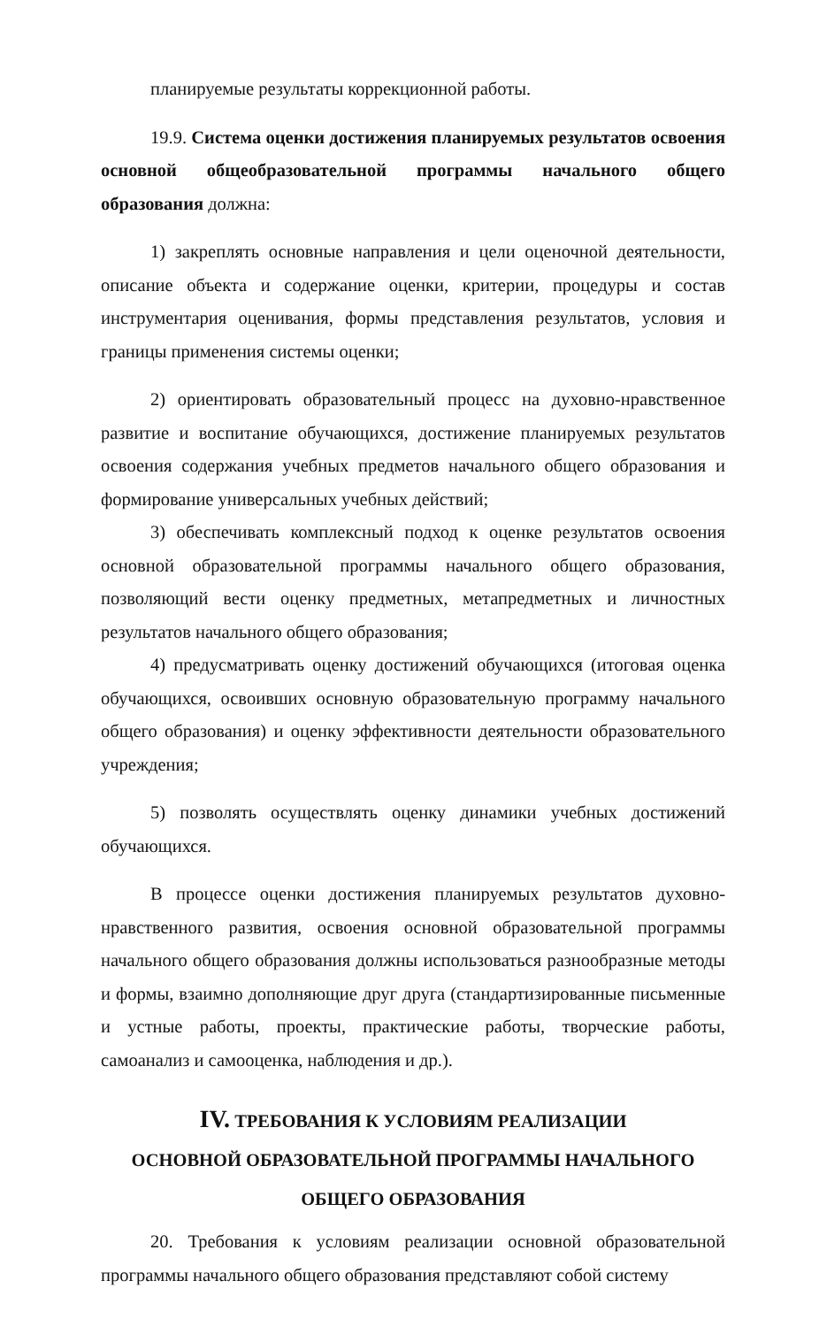планируемые результаты коррекционной работы.
19.9. Система оценки достижения планируемых результатов освоения основной общеобразовательной программы начального общего образования должна:
1) закреплять основные направления и цели оценочной деятельности, описание объекта и содержание оценки, критерии, процедуры и состав инструментария оценивания, формы представления результатов, условия и границы применения системы оценки;
2) ориентировать образовательный процесс на духовно-нравственное развитие и воспитание обучающихся, достижение планируемых результатов освоения содержания учебных предметов начального общего образования и формирование универсальных учебных действий;
3) обеспечивать комплексный подход к оценке результатов освоения основной образовательной программы начального общего образования, позволяющий вести оценку предметных, метапредметных и личностных результатов начального общего образования;
4) предусматривать оценку достижений обучающихся (итоговая оценка обучающихся, освоивших основную образовательную программу начального общего образования) и оценку эффективности деятельности образовательного учреждения;
5) позволять осуществлять оценку динамики учебных достижений обучающихся.
В процессе оценки достижения планируемых результатов духовно-нравственного развития, освоения основной образовательной программы начального общего образования должны использоваться разнообразные методы и формы, взаимно дополняющие друг друга (стандартизированные письменные и устные работы, проекты, практические работы, творческие работы, самоанализ и самооценка, наблюдения и др.).
IV. ТРЕБОВАНИЯ К УСЛОВИЯМ РЕАЛИЗАЦИИ
ОСНОВНОЙ ОБРАЗОВАТЕЛЬНОЙ ПРОГРАММЫ НАЧАЛЬНОГО
ОБЩЕГО ОБРАЗОВАНИЯ
20. Требования к условиям реализации основной образовательной программы начального общего образования представляют собой систему